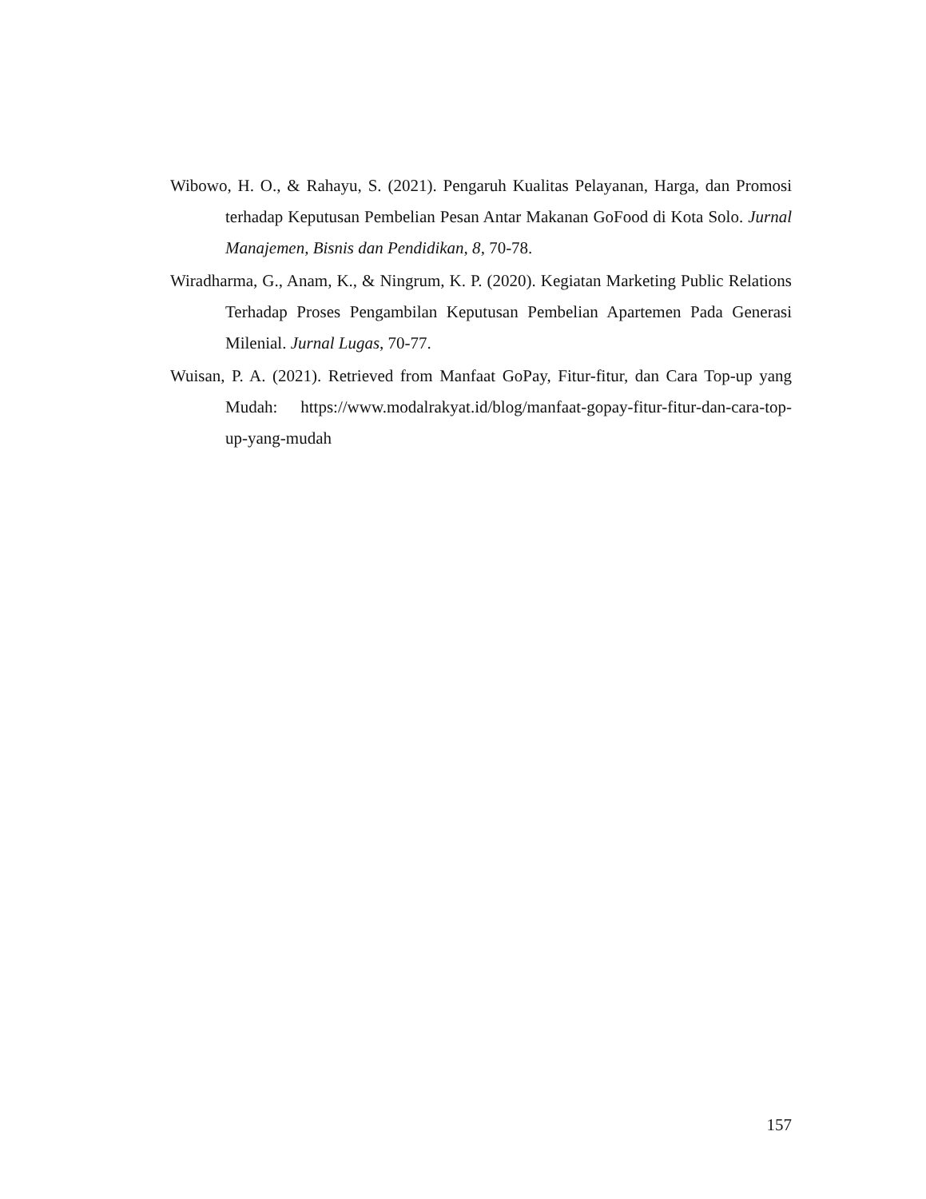Wibowo, H. O., & Rahayu, S. (2021). Pengaruh Kualitas Pelayanan, Harga, dan Promosi terhadap Keputusan Pembelian Pesan Antar Makanan GoFood di Kota Solo. Jurnal Manajemen, Bisnis dan Pendidikan, 8, 70-78.
Wiradharma, G., Anam, K., & Ningrum, K. P. (2020). Kegiatan Marketing Public Relations Terhadap Proses Pengambilan Keputusan Pembelian Apartemen Pada Generasi Milenial. Jurnal Lugas, 70-77.
Wuisan, P. A. (2021). Retrieved from Manfaat GoPay, Fitur-fitur, dan Cara Top-up yang Mudah: https://www.modalrakyat.id/blog/manfaat-gopay-fitur-fitur-dan-cara-top-up-yang-mudah
157